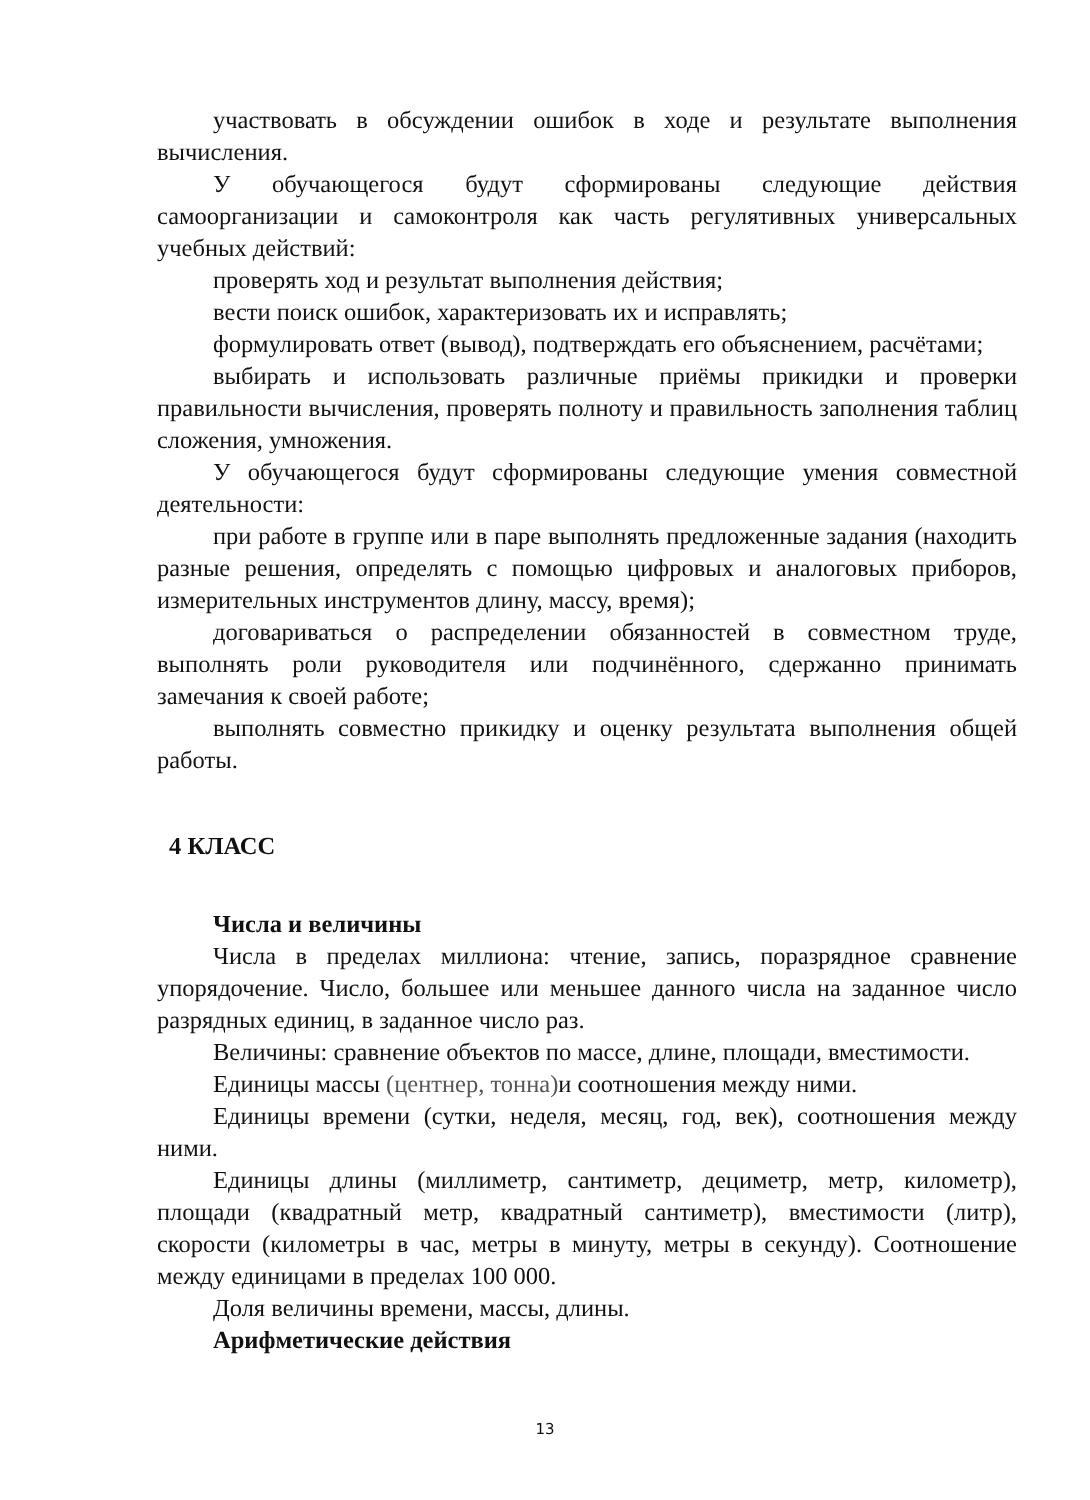участвовать в обсуждении ошибок в ходе и результате выполнения вычисления.
У обучающегося будут сформированы следующие действия самоорганизации и самоконтроля как часть регулятивных универсальных учебных действий:
проверять ход и результат выполнения действия;
вести поиск ошибок, характеризовать их и исправлять;
формулировать ответ (вывод), подтверждать его объяснением, расчётами;
выбирать и использовать различные приёмы прикидки и проверки правильности вычисления, проверять полноту и правильность заполнения таблиц сложения, умножения.
У обучающегося будут сформированы следующие умения совместной деятельности:
при работе в группе или в паре выполнять предложенные задания (находить разные решения, определять с помощью цифровых и аналоговых приборов, измерительных инструментов длину, массу, время);
договариваться о распределении обязанностей в совместном труде, выполнять роли руководителя или подчинённого, сдержанно принимать замечания к своей работе;
выполнять совместно прикидку и оценку результата выполнения общей работы.
4 КЛАСС
Числа и величины
Числа в пределах миллиона: чтение, запись, поразрядное сравнение упорядочение. Число, большее или меньшее данного числа на заданное число разрядных единиц, в заданное число раз.
Величины: сравнение объектов по массе, длине, площади, вместимости.
Единицы массы (центнер, тонна) и соотношения между ними.
Единицы времени (сутки, неделя, месяц, год, век), соотношения между ними.
Единицы длины (миллиметр, сантиметр, дециметр, метр, километр), площади (квадратный метр, квадратный сантиметр), вместимости (литр), скорости (километры в час, метры в минуту, метры в секунду). Соотношение между единицами в пределах 100 000.
Доля величины времени, массы, длины.
Арифметические действия
13